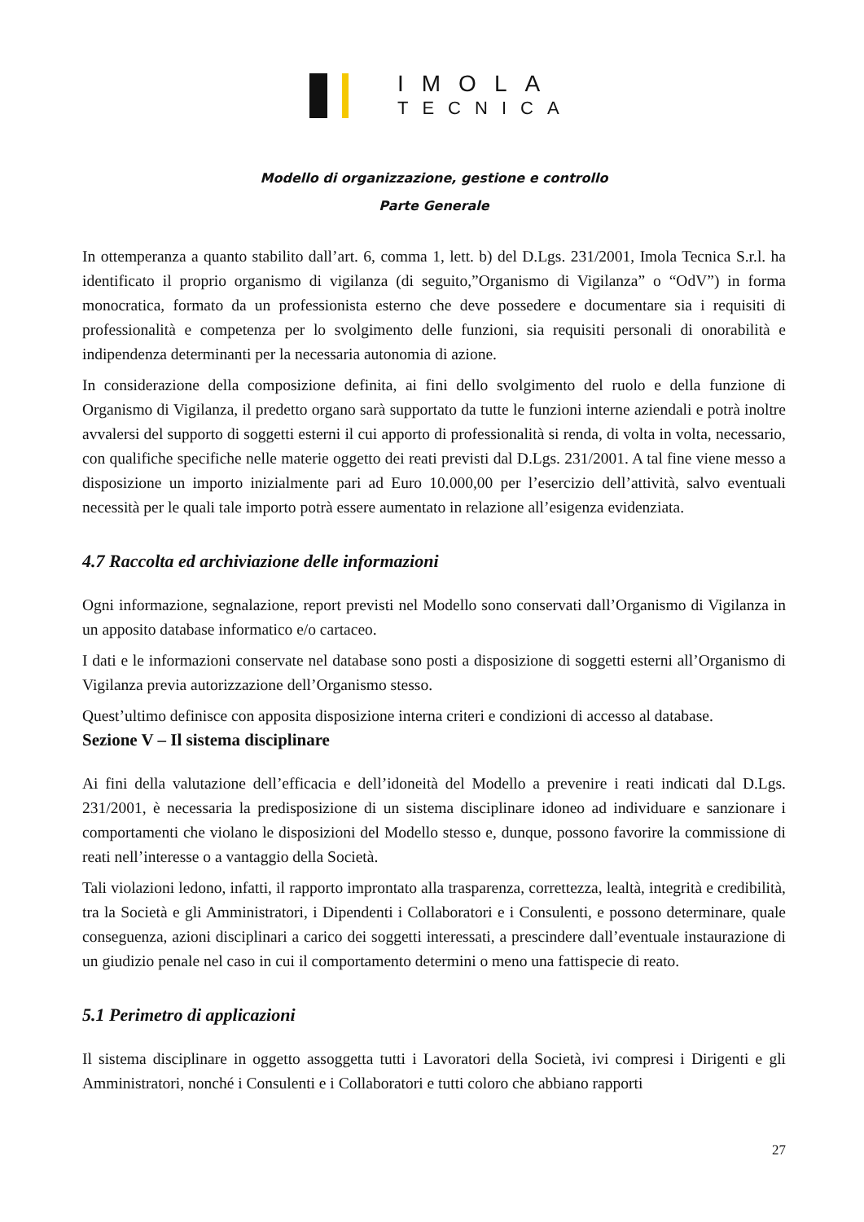IMOLA
TECNICA
Modello di organizzazione, gestione e controllo
Parte Generale
In ottemperanza a quanto stabilito dall’art. 6, comma 1, lett. b) del D.Lgs. 231/2001, Imola Tecnica S.r.l. ha identificato il proprio organismo di vigilanza (di seguito,”Organismo di Vigilanza” o “OdV”) in forma monocratica, formato da un professionista esterno che deve possedere e documentare sia i requisiti di professionalità e competenza per lo svolgimento delle funzioni, sia requisiti personali di onorabilità e indipendenza determinanti per la necessaria autonomia di azione.
In considerazione della composizione definita, ai fini dello svolgimento del ruolo e della funzione di Organismo di Vigilanza, il predetto organo sarà supportato da tutte le funzioni interne aziendali e potrà inoltre avvalersi del supporto di soggetti esterni il cui apporto di professionalità si renda, di volta in volta, necessario, con qualifiche specifiche nelle materie oggetto dei reati previsti dal D.Lgs. 231/2001. A tal fine viene messo a disposizione un importo inizialmente pari ad Euro 10.000,00 per l’esercizio dell’attività, salvo eventuali necessità per le quali tale importo potrà essere aumentato in relazione all’esigenza evidenziata.
4.7 Raccolta ed archiviazione delle informazioni
Ogni informazione, segnalazione, report previsti nel Modello sono conservati dall’Organismo di Vigilanza in un apposito database informatico e/o cartaceo.
I dati e le informazioni conservate nel database sono posti a disposizione di soggetti esterni all’Organismo di Vigilanza previa autorizzazione dell’Organismo stesso.
Quest’ultimo definisce con apposita disposizione interna criteri e condizioni di accesso al database.
Sezione V – Il sistema disciplinare
Ai fini della valutazione dell’efficacia e dell’idoneità del Modello a prevenire i reati indicati dal D.Lgs. 231/2001, è necessaria la predisposizione di un sistema disciplinare idoneo ad individuare e sanzionare i comportamenti che violano le disposizioni del Modello stesso e, dunque, possono favorire la commissione di reati nell’interesse o a vantaggio della Società.
Tali violazioni ledono, infatti, il rapporto improntato alla trasparenza, correttezza, lealtà, integrità e credibilità, tra la Società e gli Amministratori, i Dipendenti i Collaboratori e i Consulenti, e possono determinare, quale conseguenza, azioni disciplinari a carico dei soggetti interessati, a prescindere dall’eventuale instaurazione di un giudizio penale nel caso in cui il comportamento determini o meno una fattispecie di reato.
5.1 Perimetro di applicazioni
Il sistema disciplinare in oggetto assoggetta tutti i Lavoratori della Società, ivi compresi i Dirigenti e gli Amministratori, nonché i Consulenti e i Collaboratori e tutti coloro che abbiano rapporti
27